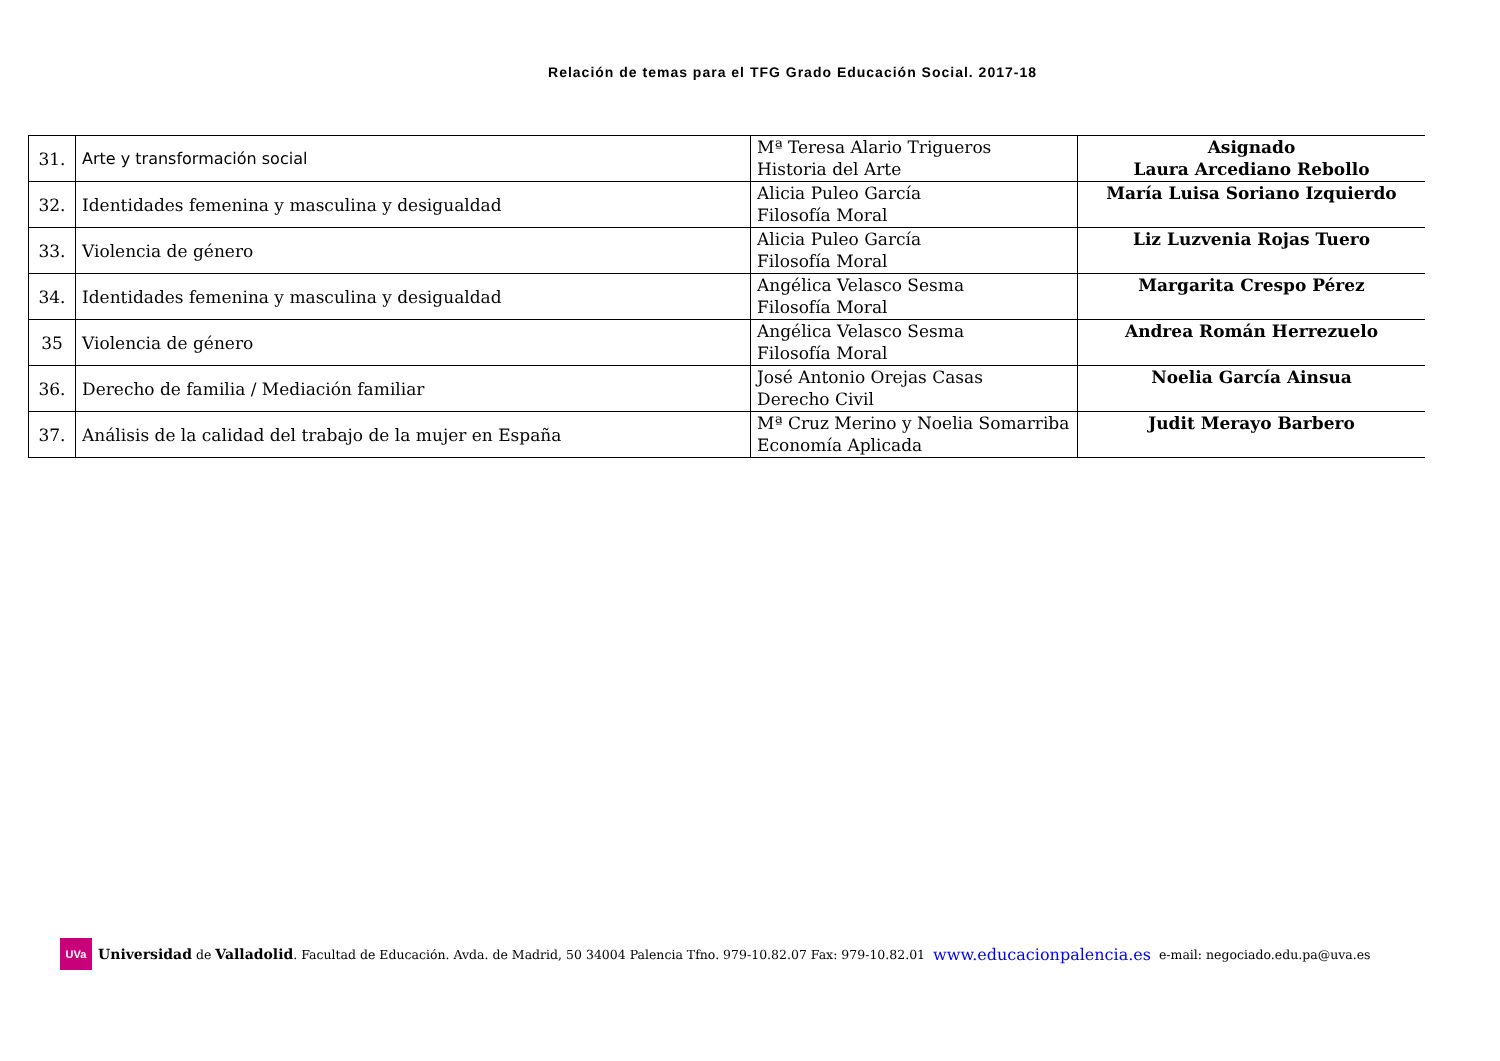Relación de temas para el TFG Grado Educación Social. 2017-18
| 31. | Arte y transformación social | Mª Teresa Alario Trigueros Historia del Arte | Asignado Laura Arcediano Rebollo |
| 32. | Identidades femenina y masculina y desigualdad | Alicia Puleo García Filosofía Moral | María Luisa Soriano Izquierdo |
| 33. | Violencia de género | Alicia Puleo García Filosofía Moral | Liz Luzvenia Rojas Tuero |
| 34. | Identidades femenina y masculina y desigualdad | Angélica Velasco Sesma Filosofía Moral | Margarita Crespo Pérez |
| 35 | Violencia de género | Angélica Velasco Sesma Filosofía Moral | Andrea Román Herrezuelo |
| 36. | Derecho de familia / Mediación familiar | José Antonio Orejas Casas Derecho Civil | Noelia García Ainsua |
| 37. | Análisis de la calidad del trabajo de la mujer en España | Mª Cruz Merino y Noelia Somarriba Economía Aplicada | Judit Merayo Barbero |
UVa
Universidad de Valladolid. Facultad de Educación. Avda. de Madrid, 50 34004 Palencia Tfno. 979-10.82.07 Fax: 979-10.82.01 www.educacionpalencia.es e-mail: negociado.edu.pa@uva.es